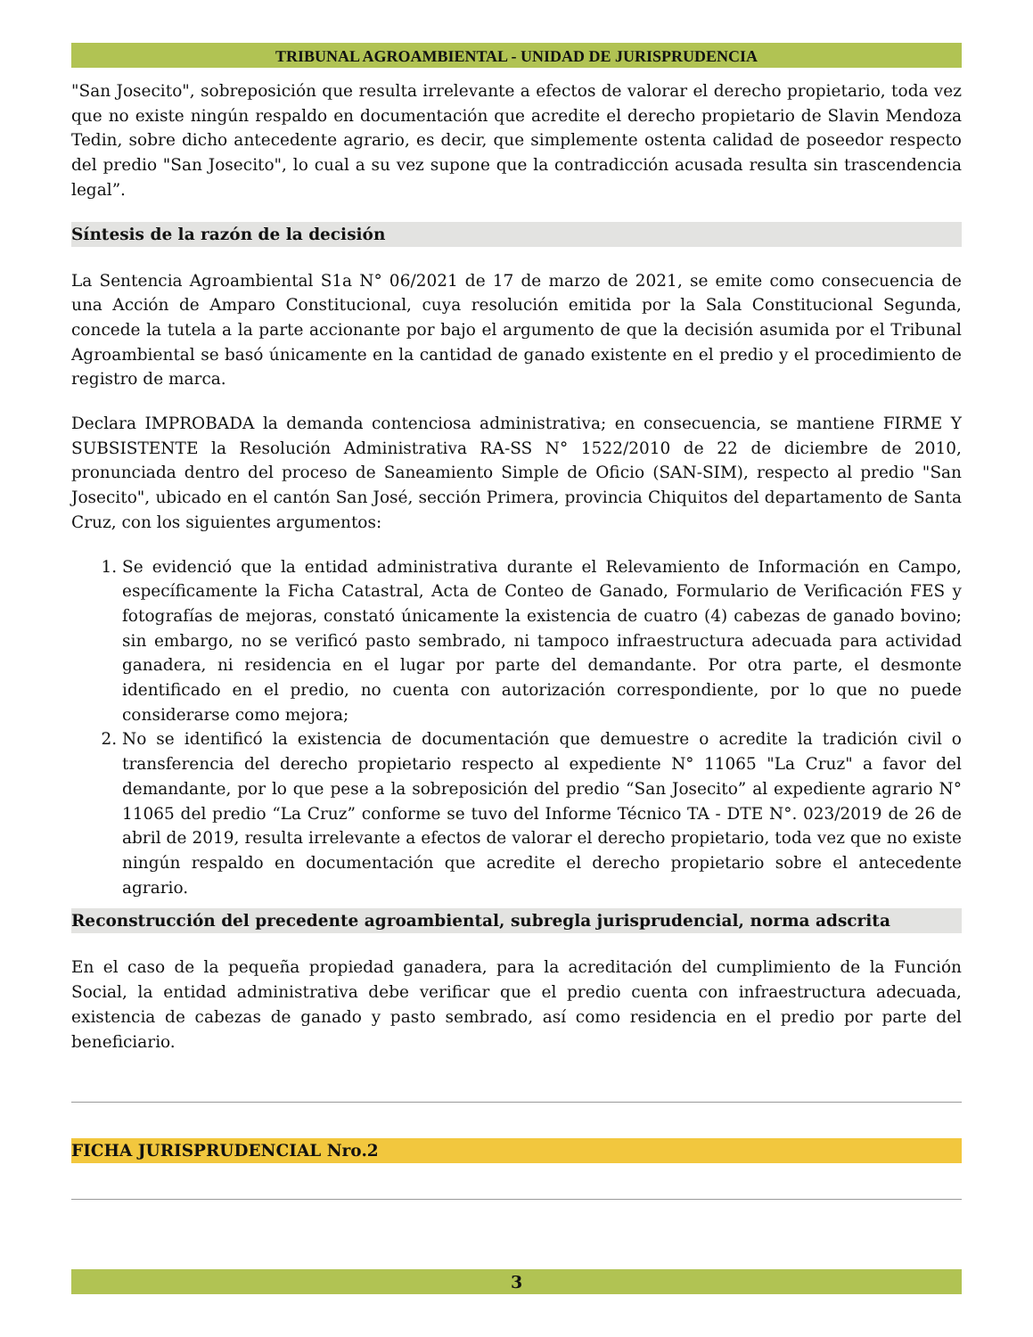TRIBUNAL AGROAMBIENTAL - UNIDAD DE JURISPRUDENCIA
"San Josecito", sobreposición que resulta irrelevante a efectos de valorar el derecho propietario, toda vez que no existe ningún respaldo en documentación que acredite el derecho propietario de Slavin Mendoza Tedin, sobre dicho antecedente agrario, es decir, que simplemente ostenta calidad de poseedor respecto del predio "San Josecito", lo cual a su vez supone que la contradicción acusada resulta sin trascendencia legal”.
Síntesis de la razón de la decisión
La Sentencia Agroambiental S1a N° 06/2021 de 17 de marzo de 2021, se emite como consecuencia de una Acción de Amparo Constitucional, cuya resolución emitida por la Sala Constitucional Segunda, concede la tutela a la parte accionante por bajo el argumento de que la decisión asumida por el Tribunal Agroambiental se basó únicamente en la cantidad de ganado existente en el predio y el procedimiento de registro de marca.
Declara IMPROBADA la demanda contenciosa administrativa; en consecuencia, se mantiene FIRME Y SUBSISTENTE la Resolución Administrativa RA-SS N° 1522/2010 de 22 de diciembre de 2010, pronunciada dentro del proceso de Saneamiento Simple de Oficio (SAN-SIM), respecto al predio "San Josecito", ubicado en el cantón San José, sección Primera, provincia Chiquitos del departamento de Santa Cruz, con los siguientes argumentos:
1. Se evidenció que la entidad administrativa durante el Relevamiento de Información en Campo, específicamente la Ficha Catastral, Acta de Conteo de Ganado, Formulario de Verificación FES y fotografías de mejoras, constató únicamente la existencia de cuatro (4) cabezas de ganado bovino; sin embargo, no se verificó pasto sembrado, ni tampoco infraestructura adecuada para actividad ganadera, ni residencia en el lugar por parte del demandante. Por otra parte, el desmonte identificado en el predio, no cuenta con autorización correspondiente, por lo que no puede considerarse como mejora;
2. No se identificó la existencia de documentación que demuestre o acredite la tradición civil o transferencia del derecho propietario respecto al expediente N° 11065 "La Cruz" a favor del demandante, por lo que pese a la sobreposición del predio “San Josecito” al expediente agrario N° 11065 del predio “La Cruz” conforme se tuvo del Informe Técnico TA - DTE N°. 023/2019 de 26 de abril de 2019, resulta irrelevante a efectos de valorar el derecho propietario, toda vez que no existe ningún respaldo en documentación que acredite el derecho propietario sobre el antecedente agrario.
Reconstrucción del precedente agroambiental, subregla jurisprudencial, norma adscrita
En el caso de la pequeña propiedad ganadera, para la acreditación del cumplimiento de la Función Social, la entidad administrativa debe verificar que el predio cuenta con infraestructura adecuada, existencia de cabezas de ganado y pasto sembrado, así como residencia en el predio por parte del beneficiario.
FICHA JURISPRUDENCIAL Nro.2
3